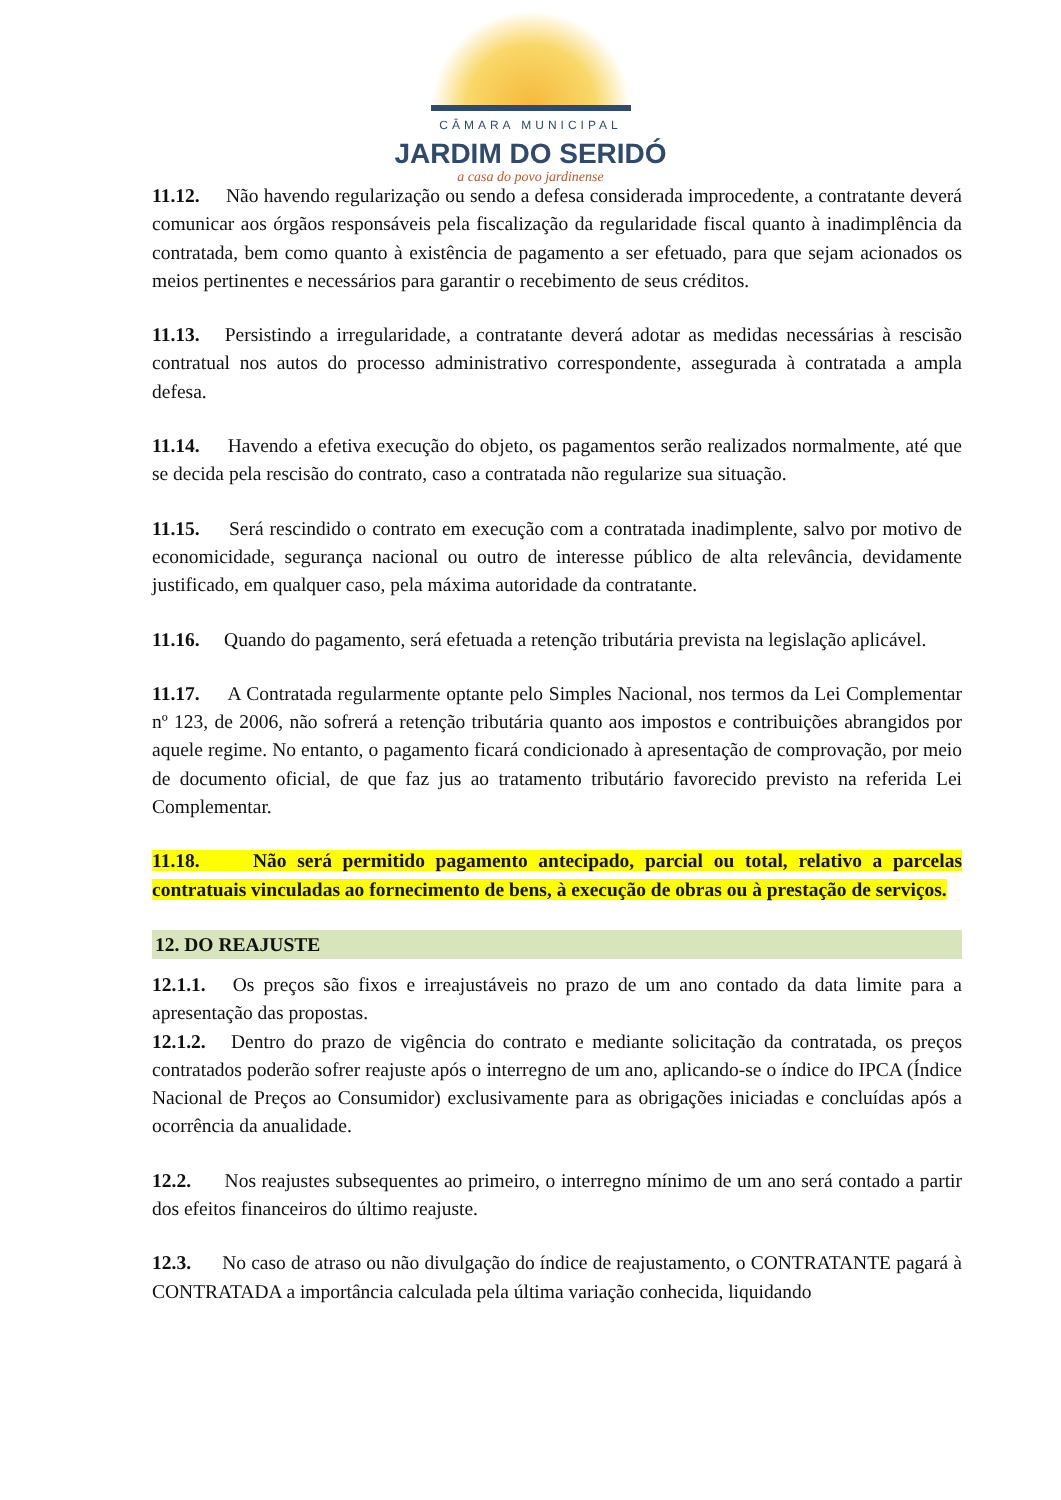CÂMARA MUNICIPAL
JARDIM DO SERIDÓ
a casa do povo jardinense
11.12. Não havendo regularização ou sendo a defesa considerada improcedente, a contratante deverá comunicar aos órgãos responsáveis pela fiscalização da regularidade fiscal quanto à inadimplência da contratada, bem como quanto à existência de pagamento a ser efetuado, para que sejam acionados os meios pertinentes e necessários para garantir o recebimento de seus créditos.
11.13. Persistindo a irregularidade, a contratante deverá adotar as medidas necessárias à rescisão contratual nos autos do processo administrativo correspondente, assegurada à contratada a ampla defesa.
11.14. Havendo a efetiva execução do objeto, os pagamentos serão realizados normalmente, até que se decida pela rescisão do contrato, caso a contratada não regularize sua situação.
11.15. Será rescindido o contrato em execução com a contratada inadimplente, salvo por motivo de economicidade, segurança nacional ou outro de interesse público de alta relevância, devidamente justificado, em qualquer caso, pela máxima autoridade da contratante.
11.16. Quando do pagamento, será efetuada a retenção tributária prevista na legislação aplicável.
11.17. A Contratada regularmente optante pelo Simples Nacional, nos termos da Lei Complementar nº 123, de 2006, não sofrerá a retenção tributária quanto aos impostos e contribuições abrangidos por aquele regime. No entanto, o pagamento ficará condicionado à apresentação de comprovação, por meio de documento oficial, de que faz jus ao tratamento tributário favorecido previsto na referida Lei Complementar.
11.18. Não será permitido pagamento antecipado, parcial ou total, relativo a parcelas contratuais vinculadas ao fornecimento de bens, à execução de obras ou à prestação de serviços.
12. DO REAJUSTE
12.1.1. Os preços são fixos e irreajustáveis no prazo de um ano contado da data limite para a apresentação das propostas.
12.1.2. Dentro do prazo de vigência do contrato e mediante solicitação da contratada, os preços contratados poderão sofrer reajuste após o interregno de um ano, aplicando-se o índice do IPCA (Índice Nacional de Preços ao Consumidor) exclusivamente para as obrigações iniciadas e concluídas após a ocorrência da anualidade.
12.2. Nos reajustes subsequentes ao primeiro, o interregno mínimo de um ano será contado a partir dos efeitos financeiros do último reajuste.
12.3. No caso de atraso ou não divulgação do índice de reajustamento, o CONTRATANTE pagará à CONTRATADA a importância calculada pela última variação conhecida, liquidando